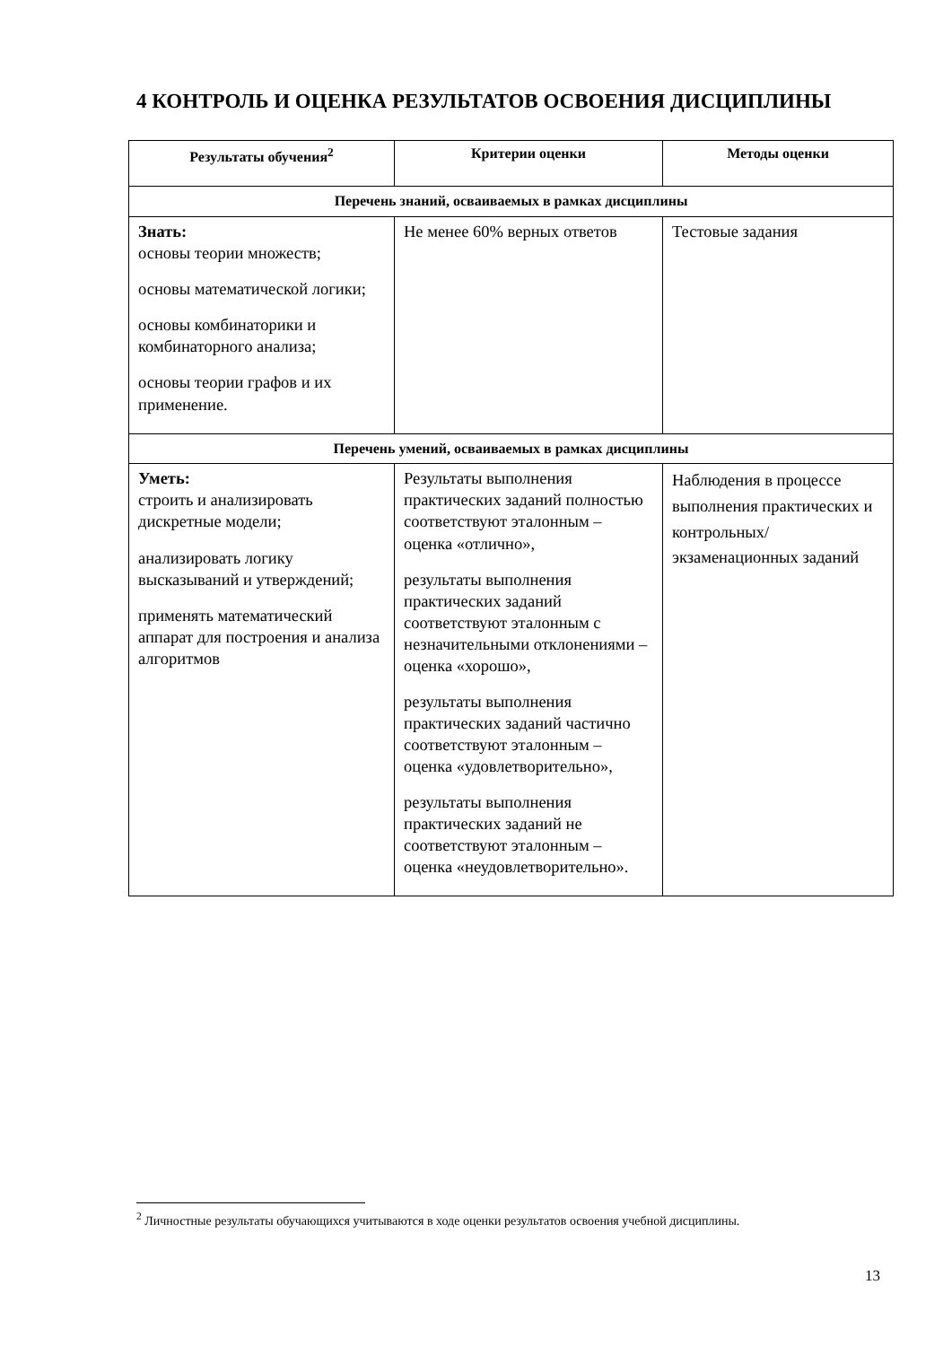4 КОНТРОЛЬ И ОЦЕНКА РЕЗУЛЬТАТОВ ОСВОЕНИЯ ДИСЦИПЛИНЫ
| Результаты обучения<sup>2</sup> | Критерии оценки | Методы оценки |
| --- | --- | --- |
| Перечень знаний, осваиваемых в рамках дисциплины | | |
| Знать: основы теории множеств; основы математической логики; основы комбинаторики и комбинаторного анализа; основы теории графов и их применение. | Не менее 60% верных ответов | Тестовые задания |
| Перечень умений, осваиваемых в рамках дисциплины | | |
| Уметь: строить и анализировать дискретные модели; анализировать логику высказываний и утверждений; применять математический аппарат для построения и анализа алгоритмов | Результаты выполнения практических заданий полностью соответствуют эталонным – оценка «отлично», результаты выполнения практических заданий соответствуют эталонным с незначительными отклонениями – оценка «хорошо», результаты выполнения практических заданий частично соответствуют эталонным – оценка «удовлетворительно», результаты выполнения практических заданий не соответствуют эталонным – оценка «неудовлетворительно». | Наблюдения в процессе выполнения практических и контрольных/ экзаменационных заданий |
<sup>2</sup> Личностные результаты обучающихся учитываются в ходе оценки результатов освоения учебной дисциплины.
13